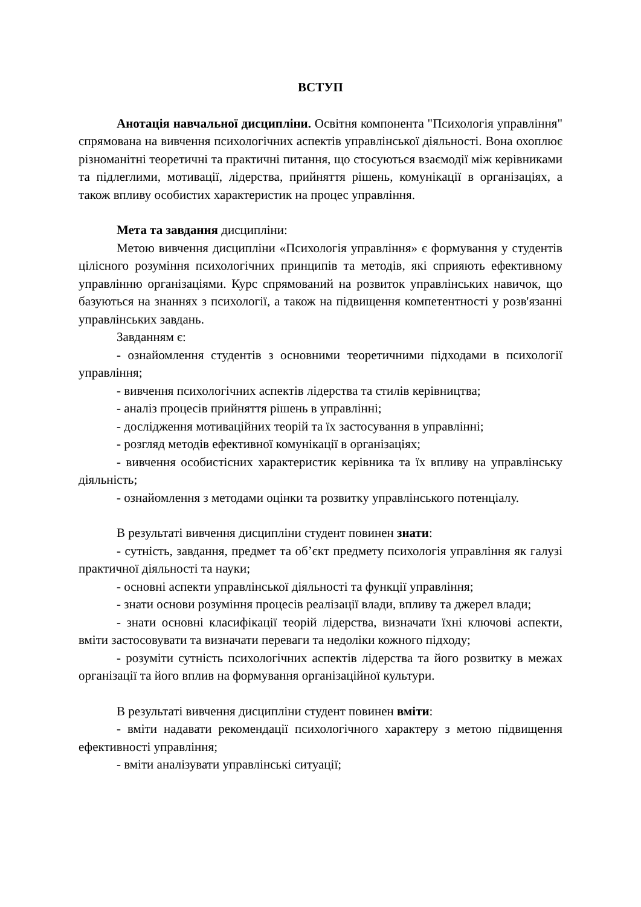ВСТУП
Анотація навчальної дисципліни. Освітня компонента "Психологія управління" спрямована на вивчення психологічних аспектів управлінської діяльності. Вона охоплює різноманітні теоретичні та практичні питання, що стосуються взаємодії між керівниками та підлеглими, мотивації, лідерства, прийняття рішень, комунікації в організаціях, а також впливу особистих характеристик на процес управління.
Мета та завдання дисципліни:
Метою вивчення дисципліни «Психологія управління» є формування у студентів цілісного розуміння психологічних принципів та методів, які сприяють ефективному управлінню організаціями. Курс спрямований на розвиток управлінських навичок, що базуються на знаннях з психології, а також на підвищення компетентності у розв'язанні управлінських завдань.
Завданням є:
- ознайомлення студентів з основними теоретичними підходами в психології управління;
- вивчення психологічних аспектів лідерства та стилів керівництва;
- аналіз процесів прийняття рішень в управлінні;
- дослідження мотиваційних теорій та їх застосування в управлінні;
- розгляд методів ефективної комунікації в організаціях;
- вивчення особистісних характеристик керівника та їх впливу на управлінську діяльність;
- ознайомлення з методами оцінки та розвитку управлінського потенціалу.
В результаті вивчення дисципліни студент повинен знати:
- сутність, завдання, предмет та об’єкт предмету психологія управління як галузі практичної діяльності та науки;
- основні аспекти управлінської діяльності та функції управління;
- знати основи розуміння процесів реалізації влади, впливу та джерел влади;
- знати основні класифікації теорій лідерства, визначати їхні ключові аспекти, вміти застосовувати та визначати переваги та недоліки кожного підходу;
- розуміти сутність психологічних аспектів лідерства та його розвитку в межах організації та його вплив на формування організаційної культури.
В результаті вивчення дисципліни студент повинен вміти:
- вміти надавати рекомендації психологічного характеру з метою підвищення ефективності управління;
- вміти аналізувати управлінські ситуації;